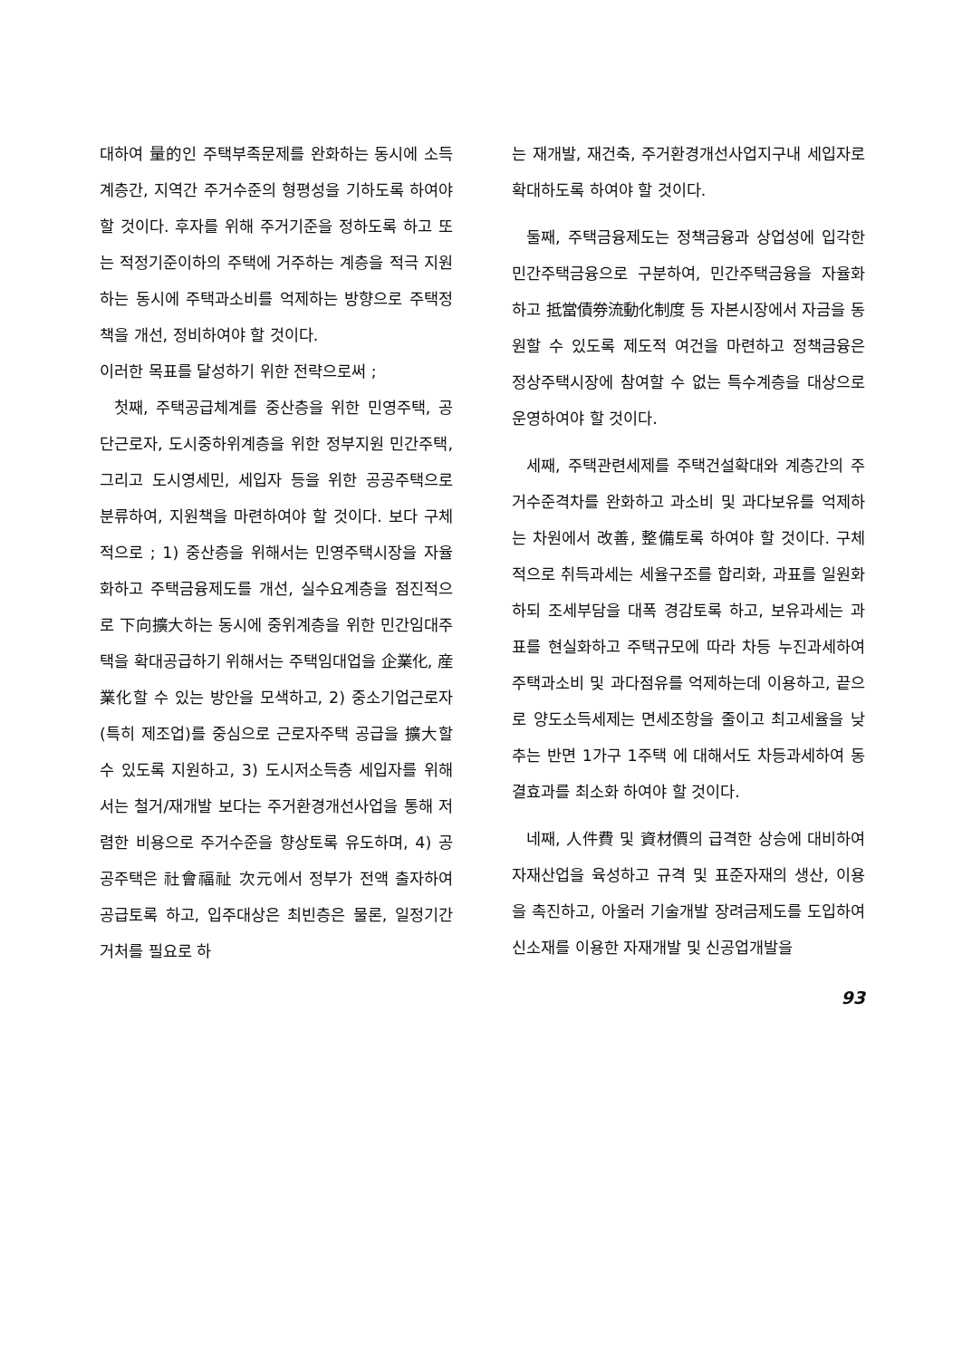대하여 量的인 주택부족문제를 완화하는 동시에 소득계층간, 지역간 주거수준의 형평성을 기하도록 하여야 할 것이다. 후자를 위해 주거기준을 정하도록 하고 또는 적정기준이하의 주택에 거주하는 계층을 적극 지원하는 동시에 주택과소비를 억제하는 방향으로 주택정책을 개선, 정비하여야 할 것이다.
이러한 목표를 달성하기 위한 전략으로써 ;
첫째, 주택공급체계를 중산층을 위한 민영주택, 공단근로자, 도시중하위계층을 위한 정부지원 민간주택, 그리고 도시영세민, 세입자 등을 위한 공공주택으로 분류하여, 지원책을 마련하여야 할 것이다. 보다 구체적으로 ; 1) 중산층을 위해서는 민영주택시장을 자율화하고 주택금융제도를 개선, 실수요계층을 점진적으로 下向擴大하는 동시에 중위계층을 위한 민간임대주택을 확대공급하기 위해서는 주택임대업을 企業化, 産業化할 수 있는 방안을 모색하고, 2) 중소기업근로자(특히 제조업)를 중심으로 근로자주택 공급을 擴大할 수 있도록 지원하고, 3) 도시저소득층 세입자를 위해서는 철거/재개발 보다는 주거환경개선사업을 통해 저렴한 비용으로 주거수준을 향상토록 유도하며, 4) 공공주택은 社會福祉 次元에서 정부가 전액 출자하여 공급토록 하고, 입주대상은 최빈층은 물론, 일정기간 거처를 필요로 하
는 재개발, 재건축, 주거환경개선사업지구내 세입자로 확대하도록 하여야 할 것이다.
둘째, 주택금융제도는 정책금융과 상업성에 입각한 민간주택금융으로 구분하여, 민간주택금융을 자율화하고 抵當債券流動化制度 등 자본시장에서 자금을 동원할 수 있도록 제도적 여건을 마련하고 정책금융은 정상주택시장에 참여할 수 없는 특수계층을 대상으로 운영하여야 할 것이다.
세째, 주택관련세제를 주택건설확대와 계층간의 주거수준격차를 완화하고 과소비 및 과다보유를 억제하는 차원에서 改善, 整備토록 하여야 할 것이다. 구체적으로 취득과세는 세율구조를 합리화, 과표를 일원화하되 조세부담을 대폭 경감토록 하고, 보유과세는 과표를 현실화하고 주택규모에 따라 차등 누진과세하여 주택과소비 및 과다점유를 억제하는데 이용하고, 끝으로 양도소득세제는 면세조항을 줄이고 최고세율을 낮추는 반면 1가구 1주택 에 대해서도 차등과세하여 동결효과를 최소화 하여야 할 것이다.
네째, 人件費 및 資材價의 급격한 상승에 대비하여 자재산업을 육성하고 규격 및 표준자재의 생산, 이용을 촉진하고, 아울러 기술개발 장려금제도를 도입하여 신소재를 이용한 자재개발 및 신공업개발을
93